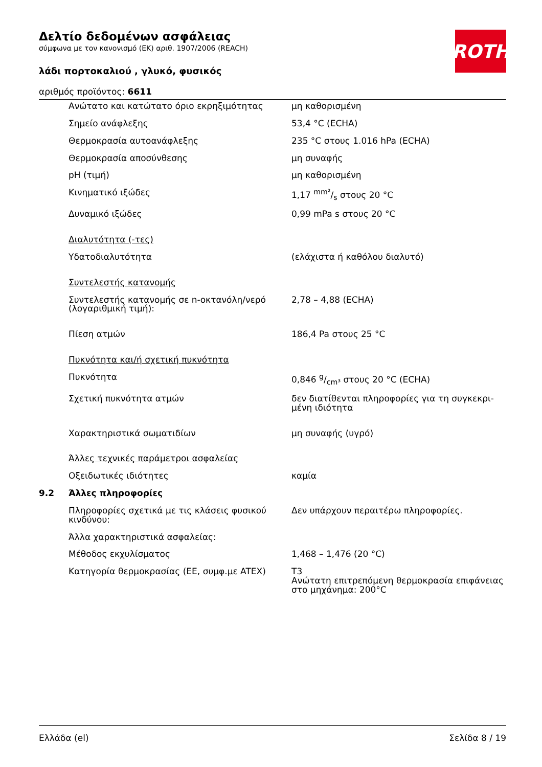ROTH
Δελτίο δεδομένων ασφάλειας
σύμφωνα με τον κανονισμό (ΕΚ) αριθ. 1907/2006 (REACH)
λάδι πορτοκαλιού , γλυκό, φυσικός
αριθμός προϊόντος: 6611
| | Ανώτατο και κατώτατο όριο εκρηξιμότητας | μη καθορισμένη |
| | Σημείο ανάφλεξης | 53,4 °C (ECHA) |
| | Θερμοκρασία αυτοανάφλεξης | 235 °C στους 1.016 hPa (ECHA) |
| | Θερμοκρασία αποσύνθεσης | μη συναφής |
| | pH (τιμή) | μη καθορισμένη |
| | Κινηματικό ιξώδες | 1,17 mm²/s στους 20 °C |
| | Δυναμικό ιξώδες | 0,99 mPa s στους 20 °C |
| | Διαλυτότητα (-τες) | |
| | Υδατοδιαλυτότητα | (ελάχιστα ή καθόλου διαλυτό) |
| | Συντελεστής κατανομής | |
| | Συντελεστής κατανομής σε n-οκτανόλη/νερό (λογαριθμική τιμή): | 2,78 – 4,88 (ECHA) |
| | Πίεση ατμών | 186,4 Pa στους 25 °C |
| | Πυκνότητα και/ή σχετική πυκνότητα | |
| | Πυκνότητα | 0,846 g/cm³ στους 20 °C (ECHA) |
| | Σχετική πυκνότητα ατμών | δεν διατίθενται πληροφορίες για τη συγκεκρι-μένη ιδιότητα |
| | Χαρακτηριστικά σωματιδίων | μη συναφής (υγρό) |
| | Άλλες τεχνικές παράμετροι ασφαλείας | |
| | Οξειδωτικές ιδιότητες | καμία |
| 9.2 | Άλλες πληροφορίες | |
| | Πληροφορίες σχετικά με τις κλάσεις φυσικού κινδύνου: | Δεν υπάρχουν περαιτέρω πληροφορίες. |
| | Άλλα χαρακτηριστικά ασφαλείας: | |
| | Μέθοδος εκχυλίσματος | 1,468 – 1,476 (20 °C) |
| | Κατηγορία θερμοκρασίας (ΕΕ, συμφ.με ATEX) | T3 Ανώτατη επιτρεπόμενη θερμοκρασία επιφάνειας στο μηχάνημα: 200°C |
Ελλάδα (el) Σελίδα 8 / 19